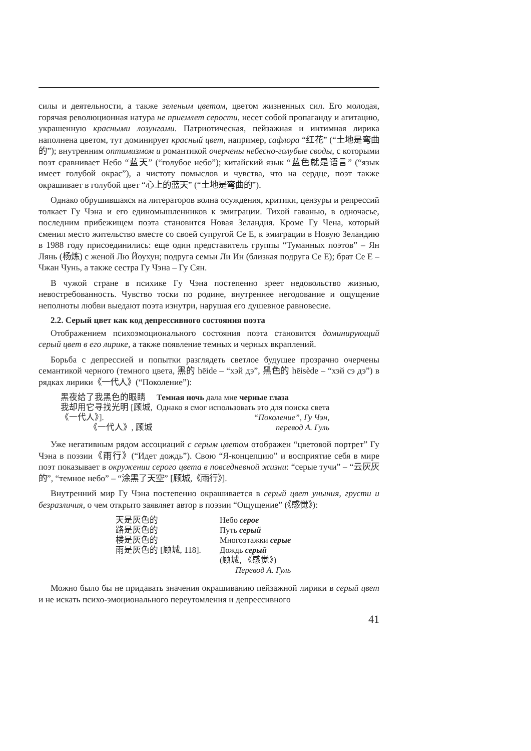силы и деятельности, а также зеленым цветом, цветом жизненных сил. Его молодая, горячая революционная натура не приемлет серости, несет собой пропаганду и агитацию, украшенную красными лозунгами. Патриотическая, пейзажная и интимная лирика наполнена цветом, тут доминирует красный цвет, например, сафлора “红花” (“土地是弯曲的”); внутренним оптимизмом и романтикой очерчены небесно-голубые своды, с которыми поэт сравнивает Небо “蓝天” (“голубое небо”); китайский язык “蓝色就是语言” (“язык имеет голубой окрас”), а чистоту помыслов и чувства, что на сердце, поэт также окрашивает в голубой цвет “心上的蓝天” (“土地是弯曲的”).
Однако обрушившаяся на литераторов волна осуждения, критики, цензуры и репрессий толкает Гу Чэна и его единомышленников к эмиграции. Тихой гаванью, в одночасье, последним прибежищем поэта становится Новая Зеландия. Кроме Гу Чена, который сменил место жительство вместе со своей супругой Се Е, к эмиграции в Новую Зеландию в 1988 году присоединились: еще один представитель группы “Туманных поэтов” – Ян Лянь (杨炼) с женой Лю Йоухун; подруга семьи Ли Ин (близкая подруга Се Е); брат Се Е – Чжан Чунь, а также сестра Гу Чэна – Гу Сян.
В чужой стране в психике Гу Чэна постепенно зреет недовольство жизнью, невостребованность. Чувство тоски по родине, внутреннее негодование и ощущение неполноты любви выедают поэта изнутри, нарушая его душевное равновесие.
2.2. Серый цвет как код депрессивного состояния поэта
Отображением психоэмоционального состояния поэта становится доминирующий серый цвет в его лирике, а также появление темных и черных вкраплений.
Борьба с депрессией и попытки разглядеть светлое будущее прозрачно очерчены семантикой черного (темного цвета, 黑的 hēide – “хэй дэ”, 黑色的 hēisède – “хэй сэ дэ”) в рядках лирики《一代人》(“Поколение”):
| 黑夜给了我黑色的眼睛 | Темная ночь дала мне черные глаза |
| 我却用它寻找光明 [顾城, | Однако я смог использовать это для поиска света |
| 《一代人》]. | “Поколение”, Гу Чэн, |
| 《一代人》, 顾城 | перевод А. Гуль |
Уже негативным рядом ассоциаций с серым цветом отображен “цветовой портрет” Гу Чэна в поэзии《雨行》(“Идет дождь”). Свою “Я-концепцию” и восприятие себя в мире поэт показывает в окружении серого цвета в повседневной жизни: “серые тучи” – “云灰灰的”, “темное небо” – “涂黑了天空” [顾城,《雨行》].
Внутренний мир Гу Чэна постепенно окрашивается в серый цвет уныния, грусти и безразличия, о чем открыто заявляет автор в поэзии “Ощущение” (《感觉》):
| 天是灰色的 | Небо серое |
| 路是灰色的 | Путь серый |
| 楼是灰色的 | Многоэтажки серые |
| 雨是灰色的 [顾城, 118]. | Дождь серый |
| | (顾城, 《感觉》) |
| | Перевод А. Гуль |
Можно было бы не придавать значения окрашиванию пейзажной лирики в серый цвет и не искать психо-эмоционального переутомления и депрессивного
41